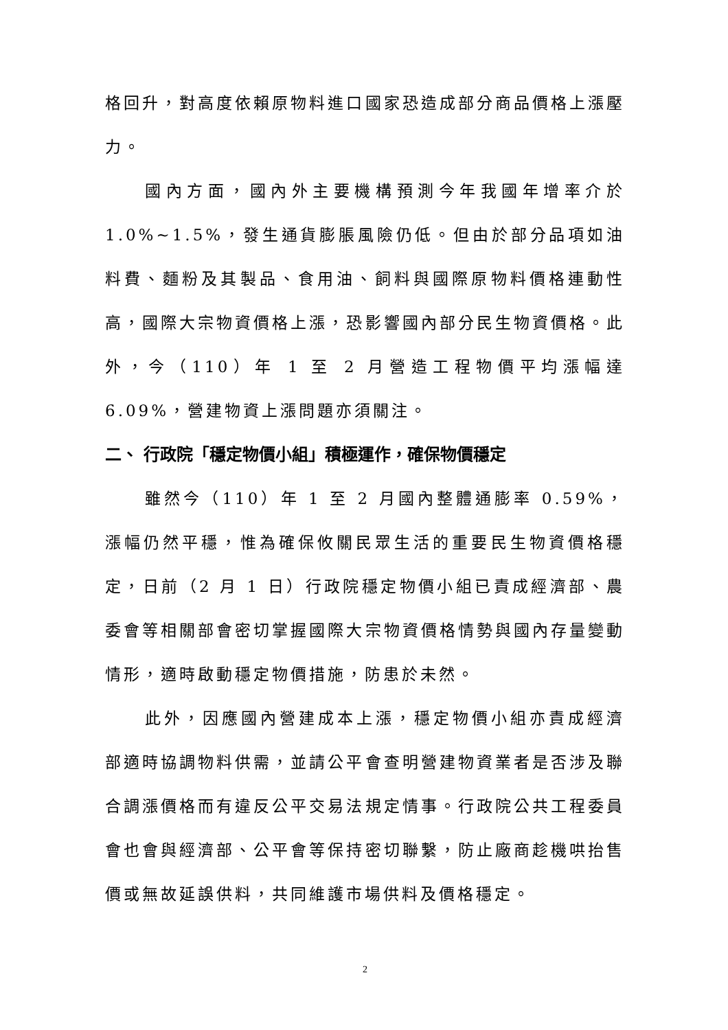格回升，對高度依賴原物料進口國家恐造成部分商品價格上漲壓力。
國內方面，國內外主要機構預測今年我國年增率介於1.0%~1.5%，發生通貨膨脹風險仍低。但由於部分品項如油料費、麵粉及其製品、食用油、飼料與國際原物料價格連動性高，國際大宗物資價格上漲，恐影響國內部分民生物資價格。此外，今（110）年 1 至 2 月營造工程物價平均漲幅達6.09%，營建物資上漲問題亦須關注。
二、 行政院「穩定物價小組」積極運作，確保物價穩定
雖然今（110）年 1 至 2 月國內整體通膨率 0.59%，漲幅仍然平穩，惟為確保攸關民眾生活的重要民生物資價格穩定，日前（2 月 1 日）行政院穩定物價小組已責成經濟部、農委會等相關部會密切掌握國際大宗物資價格情勢與國內存量變動情形，適時啟動穩定物價措施，防患於未然。
此外，因應國內營建成本上漲，穩定物價小組亦責成經濟部適時協調物料供需，並請公平會查明營建物資業者是否涉及聯合調漲價格而有違反公平交易法規定情事。行政院公共工程委員會也會與經濟部、公平會等保持密切聯繫，防止廠商趁機哄抬售價或無故延誤供料，共同維護市場供料及價格穩定。
2